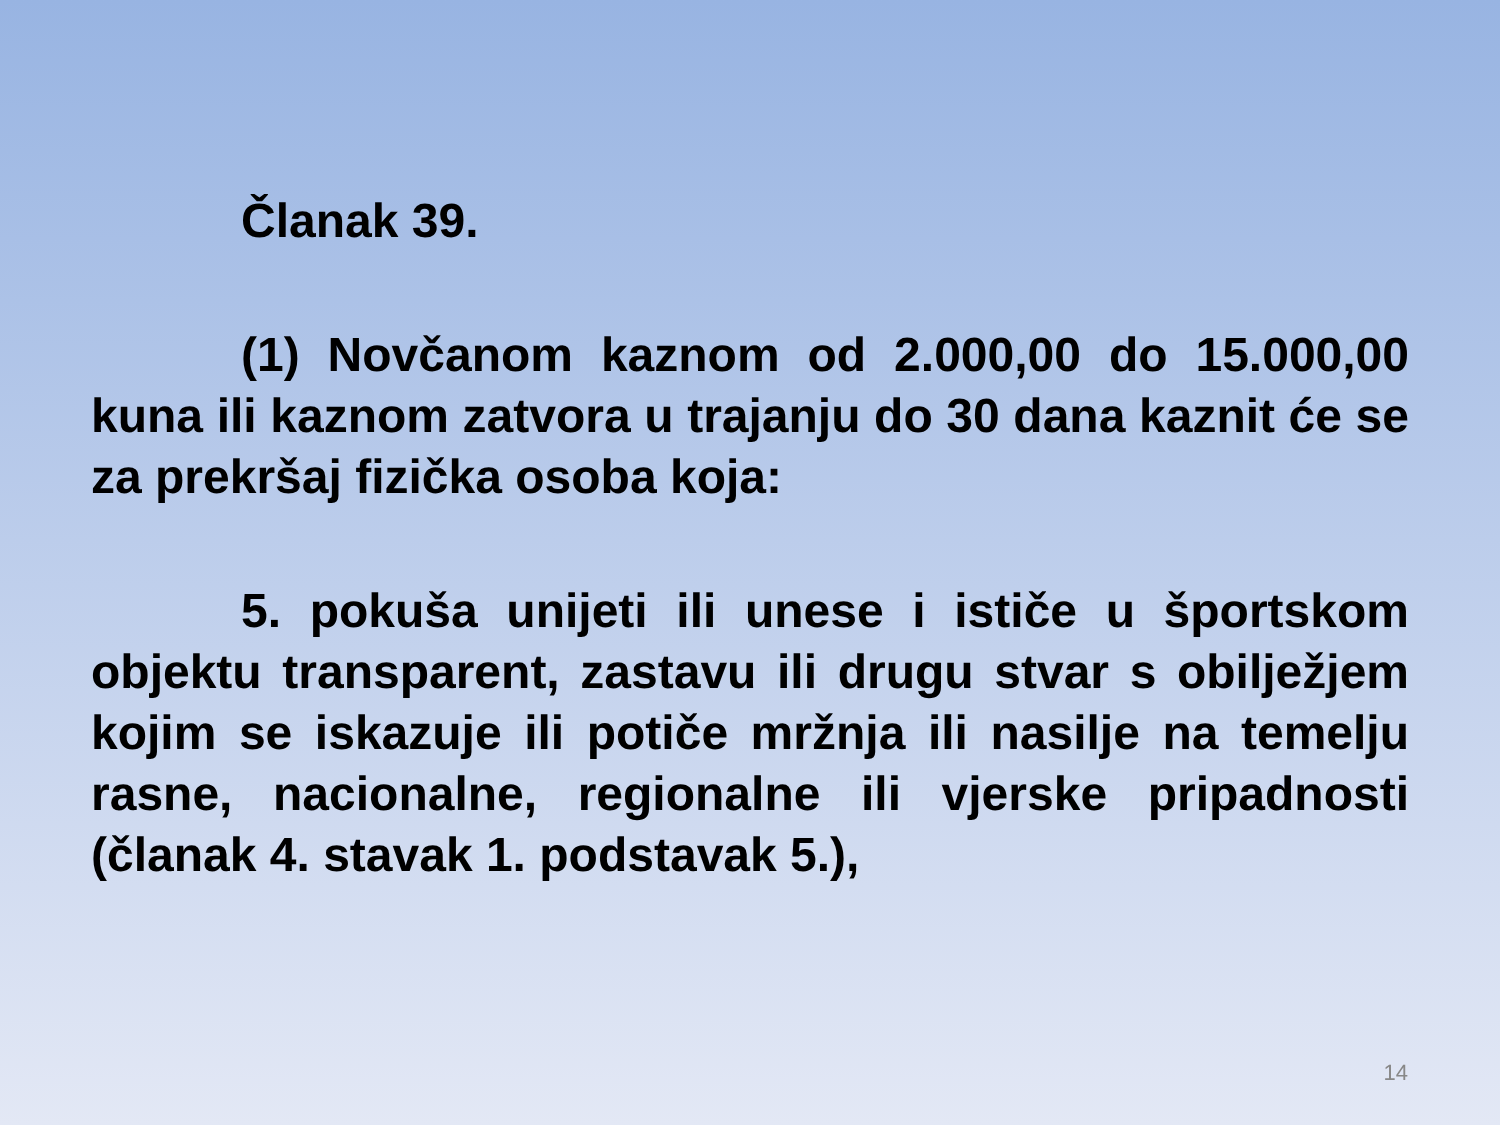Članak 39.
(1) Novčanom kaznom od 2.000,00 do 15.000,00 kuna ili kaznom zatvora u trajanju do 30 dana kaznit će se za prekršaj fizička osoba koja:
5. pokuša unijeti ili unese i ističe u športskom objektu transparent, zastavu ili drugu stvar s obilježjem kojim se iskazuje ili potiče mržnja ili nasilje na temelju rasne, nacionalne, regionalne ili vjerske pripadnosti (članak 4. stavak 1. podstavak 5.),
14